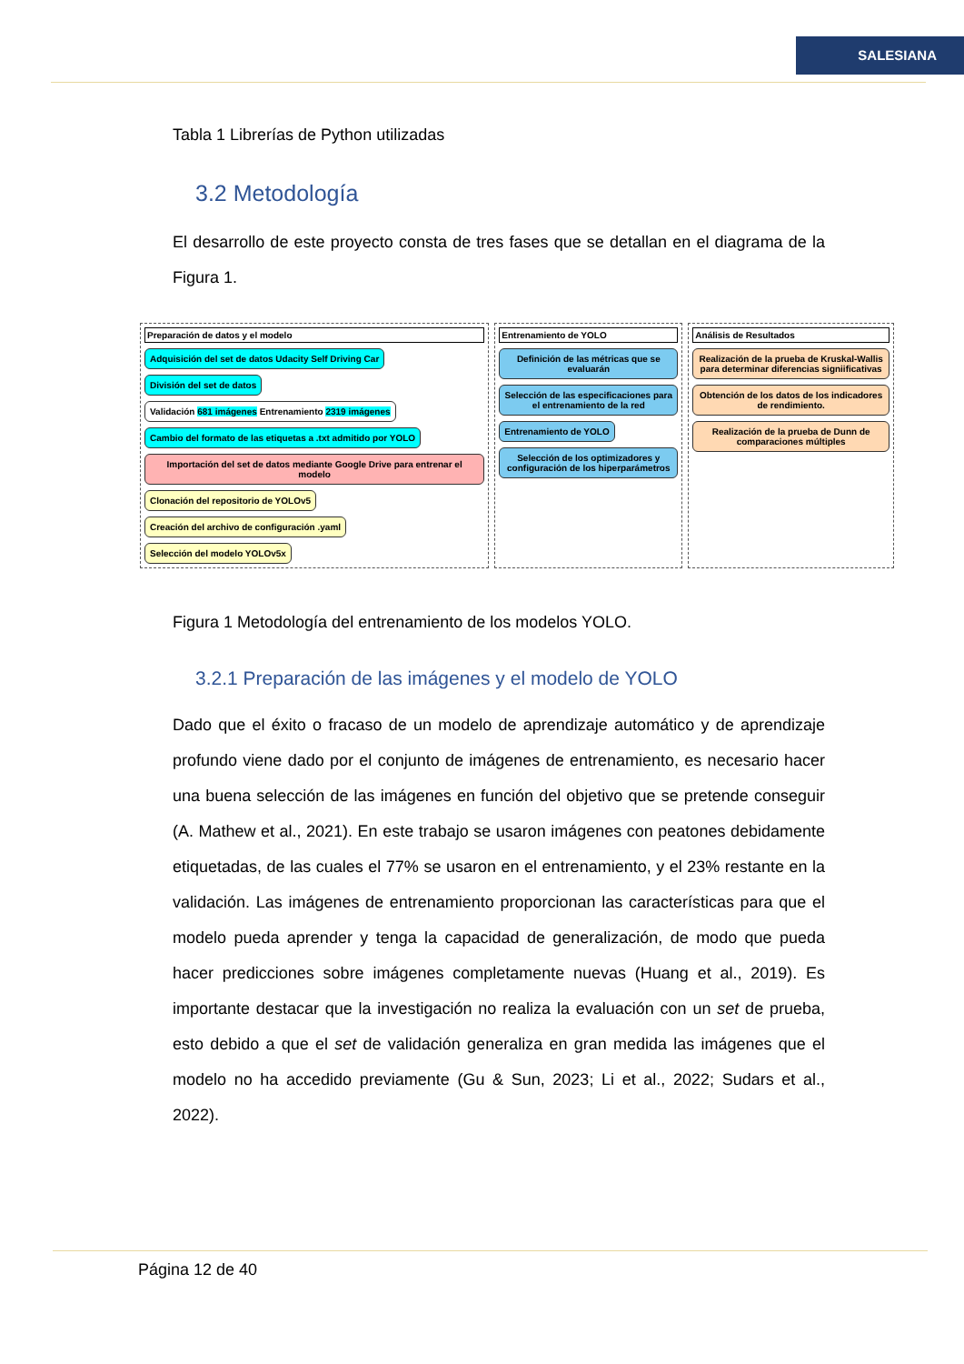SALESIANA
Tabla 1 Librerías de Python utilizadas
3.2 Metodología
El desarrollo de este proyecto consta de tres fases que se detallan en el diagrama de la Figura 1.
Preparación de datos y el modelo
Adquisición del set de datos Udacity Self Driving Car
División del set de datos
Validación 681 imágenes Entrenamiento 2319 imágenes
Cambio del formato de las etiquetas a .txt admitido por YOLO
Importación del set de datos mediante Google Drive para entrenar el modelo
Clonación del repositorio de YOLOv5
Creación del archivo de configuración .yaml
Selección del modelo YOLOv5x
Entrenamiento de YOLO
Definición de las métricas que se evaluarán
Selección de las especificaciones para el entrenamiento de la red
Entrenamiento de YOLO
Selección de los optimizadores y configuración de los hiperparámetros
Análisis de Resultados
Realización de la prueba de Kruskal-Wallis para determinar diferencias signiificativas
Obtención de los datos de los indicadores de rendimiento.
Realización de la prueba de Dunn de comparaciones múltiples
Figura 1 Metodología del entrenamiento de los modelos YOLO.
3.2.1 Preparación de las imágenes y el modelo de YOLO
Dado que el éxito o fracaso de un modelo de aprendizaje automático y de aprendizaje profundo viene dado por el conjunto de imágenes de entrenamiento, es necesario hacer una buena selección de las imágenes en función del objetivo que se pretende conseguir (A. Mathew et al., 2021). En este trabajo se usaron imágenes con peatones debidamente etiquetadas, de las cuales el 77% se usaron en el entrenamiento, y el 23% restante en la validación. Las imágenes de entrenamiento proporcionan las características para que el modelo pueda aprender y tenga la capacidad de generalización, de modo que pueda hacer predicciones sobre imágenes completamente nuevas (Huang et al., 2019). Es importante destacar que la investigación no realiza la evaluación con un set de prueba, esto debido a que el set de validación generaliza en gran medida las imágenes que el modelo no ha accedido previamente (Gu & Sun, 2023; Li et al., 2022; Sudars et al., 2022).
Página 12 de 40